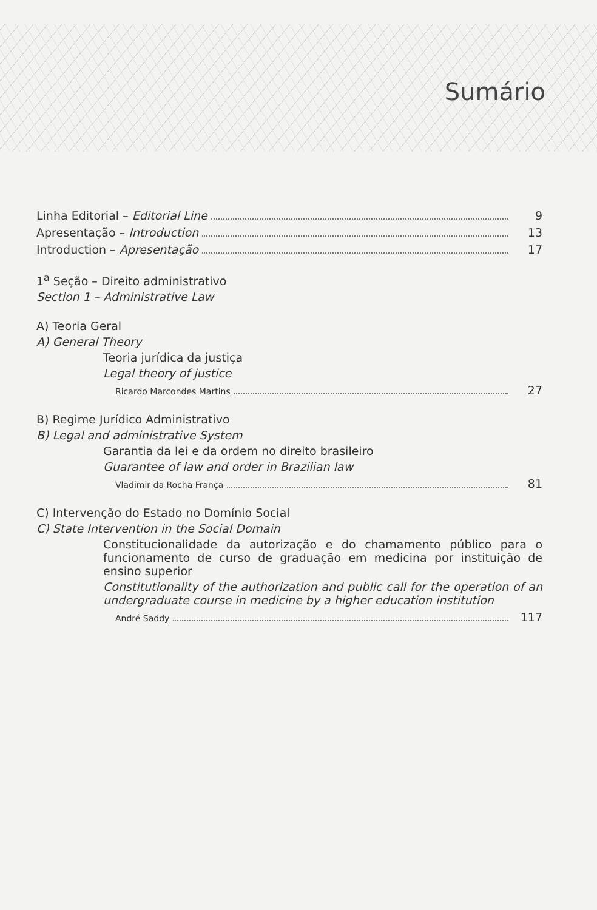Sumário
Linha Editorial – Editorial Line 9
Apresentação – Introduction 13
Introduction – Apresentação 17
1<sup>a</sup> Seção – Direito administrativo
Section 1 – Administrative Law
A) Teoria Geral
A) General Theory
Teoria jurídica da justiça
Legal theory of justice
Ricardo Marcondes Martins 27
B) Regime Jurídico Administrativo
B) Legal and administrative System
Garantia da lei e da ordem no direito brasileiro
Guarantee of law and order in Brazilian law
Vladimir da Rocha França 81
C) Intervenção do Estado no Domínio Social
C) State Intervention in the Social Domain
Constitucionalidade da autorização e do chamamento público para o funcionamento de curso de graduação em medicina por instituição de ensino superior
Constitutionality of the authorization and public call for the operation of an undergraduate course in medicine by a higher education institution
André Saddy 117